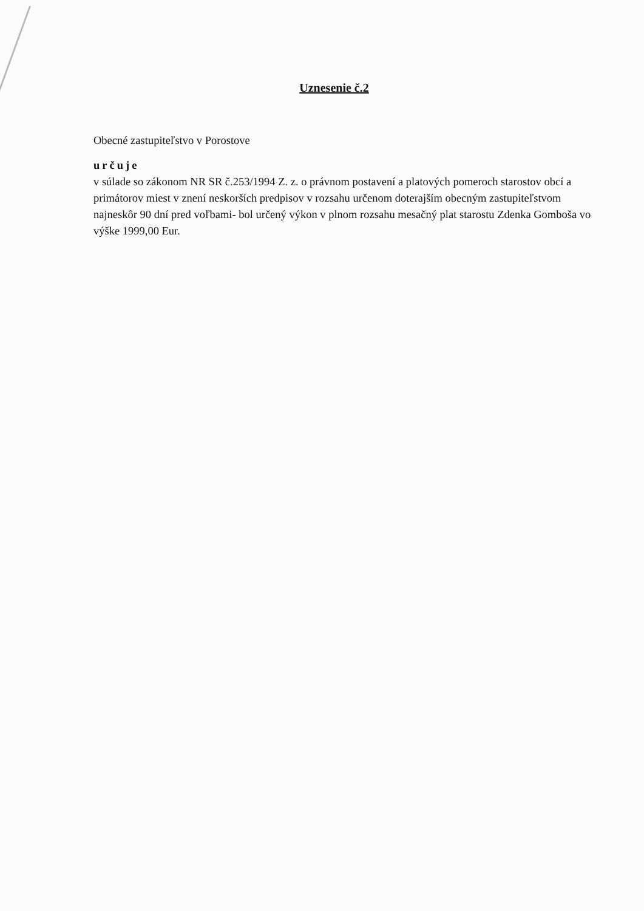Uznesenie č.2
Obecné zastupiteľstvo v Porostove
určuje
v súlade so zákonom NR SR č.253/1994 Z. z. o právnom postavení a platových pomeroch starostov obcí a primátorov miest v znení neskorších predpisov v rozsahu určenom doterajším obecným zastupiteľstvom najneskôr 90 dní pred voľbami- bol určený výkon v plnom rozsahu mesačný plat starostu Zdenka Gomboša vo výške 1999,00 Eur.